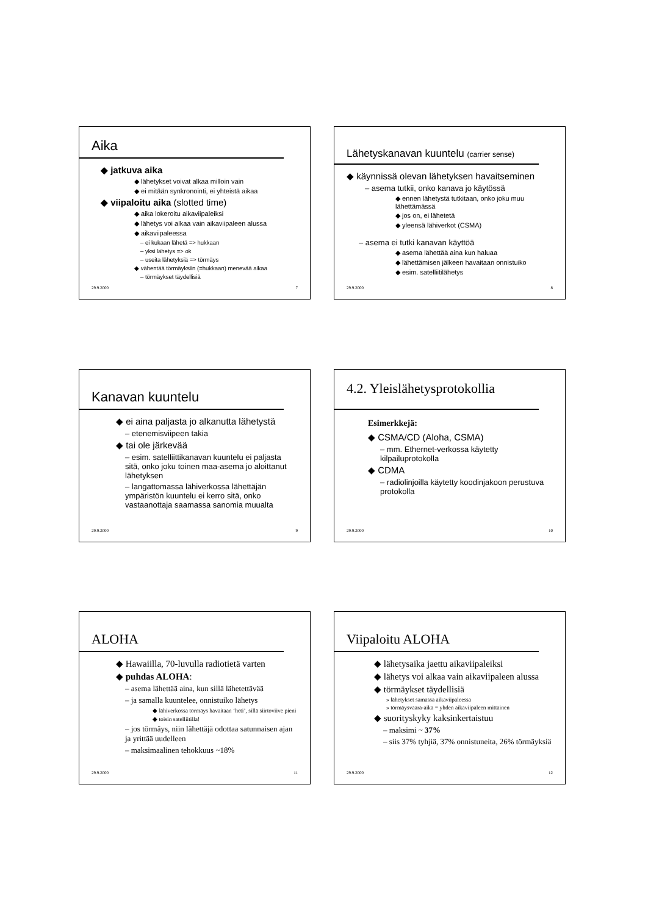Aika
◆ jatkuva aika
◆ lähetykset voivat alkaa milloin vain
◆ ei mitään synkronointi, ei yhteistä aikaa
◆ viipaloitu aika (slotted time)
◆ aika lokeroitu aikaviipaleiksi
◆ lähetys voi alkaa vain aikaviipaleen alussa
◆ aikaviipaleessa
– ei kukaan lähetä => hukkaan
– yksi lähetys => ok
– useita lähetyksiä => törmäys
◆ vähentää törmäyksiin (=hukkaan) menevää aikaa
– törmäykset täydellisiä
29.9.2000 7
Lähetyskanavan kuuntelu (carrier sense)
◆ käynnissä olevan lähetyksen havaitseminen
– asema tutkii, onko kanava jo käytössä
◆ ennen lähetystä tutkitaan, onko joku muu lähettämässä
◆ jos on, ei lähetetä
◆ yleensä lähiverkot (CSMA)
– asema ei tutki kanavan käyttöä
◆ asema lähettää aina kun haluaa
◆ lähettämisen jälkeen havaitaan onnistuiko
◆ esim. satelliitilähetys
29.9.2000 8
Kanavan kuuntelu
◆ ei aina paljasta jo alkanutta lähetystä
– etenemisviipeen takia
◆ tai ole järkevää
– esim. satelliittikanavan kuuntelu ei paljasta sitä, onko joku toinen maa-asema jo aloittanut lähetyksen
– langattomassa lähiverkossa lähettäjän ympäristön kuuntelu ei kerro sitä, onko vastaanottaja saamassa sanomia muualta
29.9.2000 9
4.2. Yleislähetysprotokollia
Esimerkkejä:
◆ CSMA/CD (Aloha, CSMA)
– mm. Ethernet-verkossa käytetty kilpailuprotokolla
◆ CDMA
– radiolinjoilla käytetty koodinjakoon perustuva protokolla
29.9.2000 10
ALOHA
◆ Hawaiilla, 70-luvulla radiotietä varten
◆ puhdas ALOHA:
– asema lähettää aina, kun sillä lähetettävää
– ja samalla kuuntelee, onnistuiko lähetys
◆ lähiverkossa törmäys havaitaan ‘heti’, sillä siirtoviive pieni
◆ toisin satelliitilla!
– jos törmäys, niin lähettäjä odottaa satunnaisen ajan ja yrittää uudelleen
– maksimaalinen tehokkuus ~18%
29.9.2000 11
Viipaloitu ALOHA
◆ lähetysaika jaettu aikaviipaleiksi
◆ lähetys voi alkaa vain aikaviipaleen alussa
◆ törmäykset täydellisiä
» lähetykset samassa aikaviipaleessa
» törmäysvaara-aika = yhden aikaviipaleen mittainen
◆ suorityskyky kaksinkertaistuu
– maksimi ~ 37%
– siis 37% tyhjiä, 37% onnistuneita, 26% törmäyksiä
29.9.2000 12